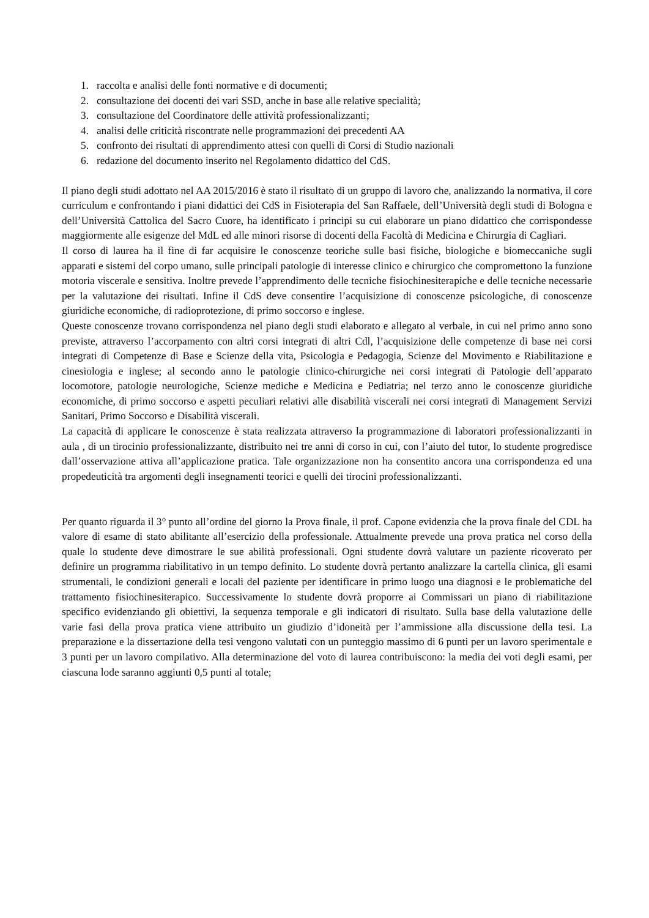1. raccolta e analisi delle fonti normative e di documenti;
2. consultazione dei docenti dei vari SSD, anche in base alle relative specialità;
3. consultazione del Coordinatore delle attività professionalizzanti;
4. analisi delle criticità riscontrate nelle programmazioni dei precedenti AA
5. confronto dei risultati di apprendimento attesi con quelli di Corsi di Studio nazionali
6. redazione del documento inserito nel Regolamento didattico del CdS.
Il piano degli studi adottato nel AA 2015/2016 è stato il risultato di un gruppo di lavoro che, analizzando la normativa, il core curriculum e confrontando i piani didattici dei CdS in Fisioterapia del San Raffaele, dell’Università degli studi di Bologna e dell’Università Cattolica del Sacro Cuore, ha identificato i principi su cui elaborare un piano didattico che corrispondesse maggiormente alle esigenze del MdL ed alle minori risorse di docenti della Facoltà di Medicina e Chirurgia di Cagliari.
Il corso di laurea ha il fine di far acquisire le conoscenze teoriche sulle basi fisiche, biologiche e biomeccaniche sugli apparati e sistemi del corpo umano, sulle principali patologie di interesse clinico e chirurgico che compromettono la funzione motoria viscerale e sensitiva. Inoltre prevede l’apprendimento delle tecniche fisiochinesiterapiche e delle tecniche necessarie per la valutazione dei risultati. Infine il CdS deve consentire l’acquisizione di conoscenze psicologiche, di conoscenze giuridiche economiche, di radioprotezione, di primo soccorso e inglese.
Queste conoscenze trovano corrispondenza nel piano degli studi elaborato e allegato al verbale, in cui nel primo anno sono previste, attraverso l’accorpamento con altri corsi integrati di altri Cdl, l’acquisizione delle competenze di base nei corsi integrati di Competenze di Base e Scienze della vita, Psicologia e Pedagogia, Scienze del Movimento e Riabilitazione e cinesiologia e inglese; al secondo anno le patologie clinico-chirurgiche nei corsi integrati di Patologie dell’apparato locomotore, patologie neurologiche, Scienze mediche e Medicina e Pediatria; nel terzo anno le conoscenze giuridiche economiche, di primo soccorso e aspetti peculiari relativi alle disabilità viscerali nei corsi integrati di Management Servizi Sanitari, Primo Soccorso e Disabilità viscerali.
La capacità di applicare le conoscenze è stata realizzata attraverso la programmazione di laboratori professionalizzanti in aula , di un tirocinio professionalizzante, distribuito nei tre anni di corso in cui, con l’aiuto del tutor, lo studente progredisce dall’osservazione attiva all’applicazione pratica. Tale organizzazione non ha consentito ancora una corrispondenza ed una propedeuticità tra argomenti degli insegnamenti teorici e quelli dei tirocini professionalizzanti.
Per quanto riguarda il 3° punto all’ordine del giorno la Prova finale, il prof. Capone evidenzia che la prova finale del CDL ha valore di esame di stato abilitante all’esercizio della professionale. Attualmente prevede una prova pratica nel corso della quale lo studente deve dimostrare le sue abilità professionali. Ogni studente dovrà valutare un paziente ricoverato per definire un programma riabilitativo in un tempo definito. Lo studente dovrà pertanto analizzare la cartella clinica, gli esami strumentali, le condizioni generali e locali del paziente per identificare in primo luogo una diagnosi e le problematiche del trattamento fisiochinesiterapico. Successivamente lo studente dovrà proporre ai Commissari un piano di riabilitazione specifico evidenziando gli obiettivi, la sequenza temporale e gli indicatori di risultato. Sulla base della valutazione delle varie fasi della prova pratica viene attribuito un giudizio d’idoneità per l’ammissione alla discussione della tesi. La preparazione e la dissertazione della tesi vengono valutati con un punteggio massimo di 6 punti per un lavoro sperimentale e 3 punti per un lavoro compilativo. Alla determinazione del voto di laurea contribuiscono: la media dei voti degli esami, per ciascuna lode saranno aggiunti 0,5 punti al totale;